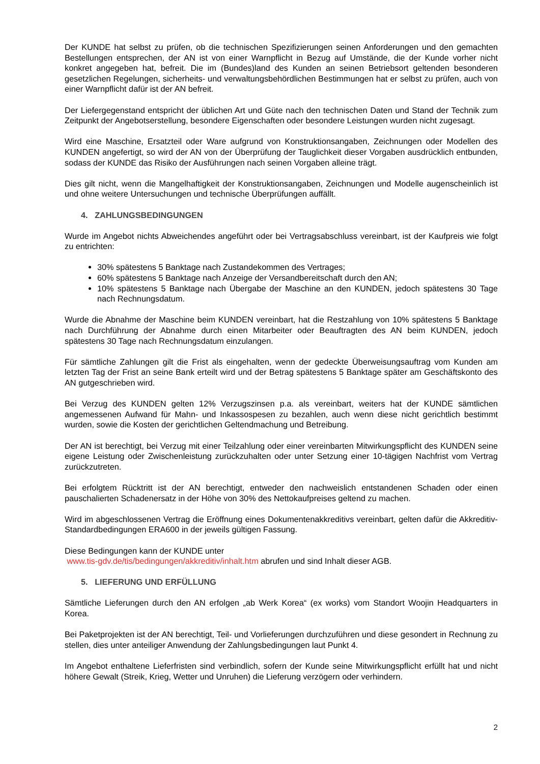Der KUNDE hat selbst zu prüfen, ob die technischen Spezifizierungen seinen Anforderungen und den gemachten Bestellungen entsprechen, der AN ist von einer Warnpflicht in Bezug auf Umstände, die der Kunde vorher nicht konkret angegeben hat, befreit. Die im (Bundes)land des Kunden an seinen Betriebsort geltenden besonderen gesetzlichen Regelungen, sicherheits- und verwaltungsbehördlichen Bestimmungen hat er selbst zu prüfen, auch von einer Warnpflicht dafür ist der AN befreit.
Der Liefergegenstand entspricht der üblichen Art und Güte nach den technischen Daten und Stand der Technik zum Zeitpunkt der Angebotserstellung, besondere Eigenschaften oder besondere Leistungen wurden nicht zugesagt.
Wird eine Maschine, Ersatzteil oder Ware aufgrund von Konstruktionsangaben, Zeichnungen oder Modellen des KUNDEN angefertigt, so wird der AN von der Überprüfung der Tauglichkeit dieser Vorgaben ausdrücklich entbunden, sodass der KUNDE das Risiko der Ausführungen nach seinen Vorgaben alleine trägt.
Dies gilt nicht, wenn die Mangelhaftigkeit der Konstruktionsangaben, Zeichnungen und Modelle augenscheinlich ist und ohne weitere Untersuchungen und technische Überprüfungen auffällt.
4. ZAHLUNGSBEDINGUNGEN
Wurde im Angebot nichts Abweichendes angeführt oder bei Vertragsabschluss vereinbart, ist der Kaufpreis wie folgt zu entrichten:
30% spätestens 5 Banktage nach Zustandekommen des Vertrages;
60% spätestens 5 Banktage nach Anzeige der Versandbereitschaft durch den AN;
10% spätestens 5 Banktage nach Übergabe der Maschine an den KUNDEN, jedoch spätestens 30 Tage nach Rechnungsdatum.
Wurde die Abnahme der Maschine beim KUNDEN vereinbart, hat die Restzahlung von 10% spätestens 5 Banktage nach Durchführung der Abnahme durch einen Mitarbeiter oder Beauftragten des AN beim KUNDEN, jedoch spätestens 30 Tage nach Rechnungsdatum einzulangen.
Für sämtliche Zahlungen gilt die Frist als eingehalten, wenn der gedeckte Überweisungsauftrag vom Kunden am letzten Tag der Frist an seine Bank erteilt wird und der Betrag spätestens 5 Banktage später am Geschäftskonto des AN gutgeschrieben wird.
Bei Verzug des KUNDEN gelten 12% Verzugszinsen p.a. als vereinbart, weiters hat der KUNDE sämtlichen angemessenen Aufwand für Mahn- und Inkassospesen zu bezahlen, auch wenn diese nicht gerichtlich bestimmt wurden, sowie die Kosten der gerichtlichen Geltendmachung und Betreibung.
Der AN ist berechtigt, bei Verzug mit einer Teilzahlung oder einer vereinbarten Mitwirkungspflicht des KUNDEN seine eigene Leistung oder Zwischenleistung zurückzuhalten oder unter Setzung einer 10-tägigen Nachfrist vom Vertrag zurückzutreten.
Bei erfolgtem Rücktritt ist der AN berechtigt, entweder den nachweislich entstandenen Schaden oder einen pauschalierten Schadenersatz in der Höhe von 30% des Nettokaufpreises geltend zu machen.
Wird im abgeschlossenen Vertrag die Eröffnung eines Dokumentenakkreditivs vereinbart, gelten dafür die Akkreditiv-Standardbedingungen ERA600 in der jeweils gültigen Fassung.
Diese Bedingungen kann der KUNDE unter
www.tis-gdv.de/tis/bedingungen/akkreditiv/inhalt.htm abrufen und sind Inhalt dieser AGB.
5. LIEFERUNG UND ERFÜLLUNG
Sämtliche Lieferungen durch den AN erfolgen „ab Werk Korea“ (ex works) vom Standort Woojin Headquarters in Korea.
Bei Paketprojekten ist der AN berechtigt, Teil- und Vorlieferungen durchzuführen und diese gesondert in Rechnung zu stellen, dies unter anteiliger Anwendung der Zahlungsbedingungen laut Punkt 4.
Im Angebot enthaltene Lieferfristen sind verbindlich, sofern der Kunde seine Mitwirkungspflicht erfüllt hat und nicht höhere Gewalt (Streik, Krieg, Wetter und Unruhen) die Lieferung verzögern oder verhindern.
2